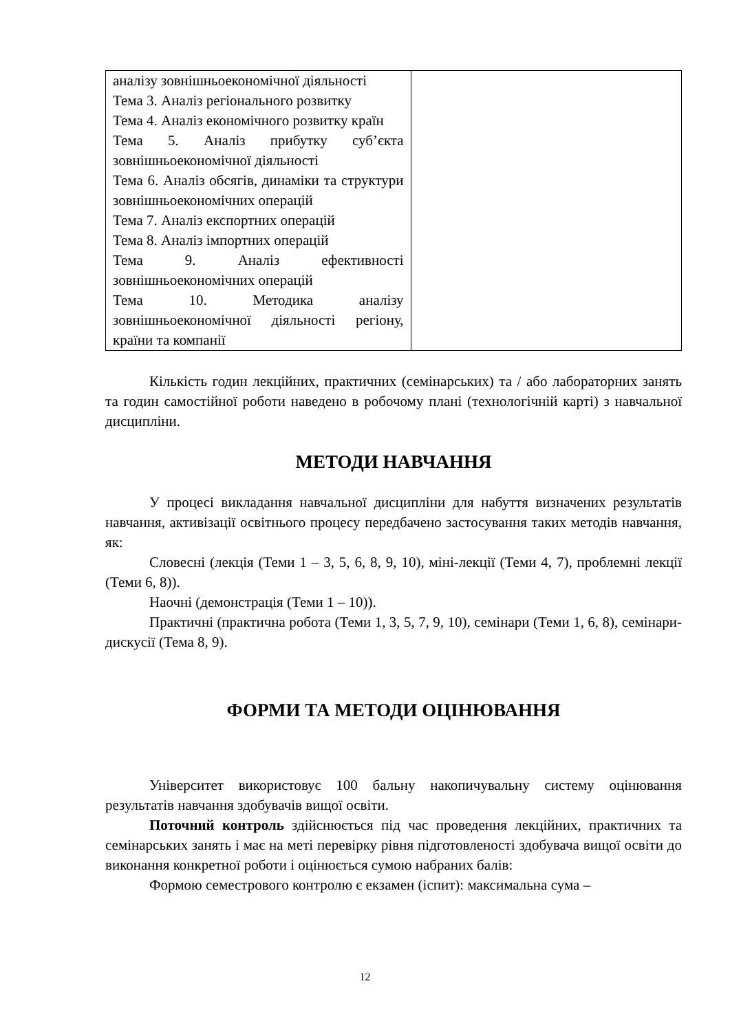| аналізу зовнішньоекономічної діяльності Тема 3. Аналіз регіонального розвитку Тема 4. Аналіз економічного розвитку країн Тема 5. Аналіз прибутку суб’єкта зовнішньоекономічної діяльності Тема 6. Аналіз обсягів, динаміки та структури зовнішньоекономічних операцій Тема 7. Аналіз експортних операцій Тема 8. Аналіз імпортних операцій Тема 9. Аналіз ефективності зовнішньоекономічних операцій Тема 10. Методика аналізу зовнішньоекономічної діяльності регіону, країни та компанії | |
Кількість годин лекційних, практичних (семінарських) та / або лабораторних занять та годин самостійної роботи наведено в робочому плані (технологічній карті) з навчальної дисципліни.
МЕТОДИ НАВЧАННЯ
У процесі викладання навчальної дисципліни для набуття визначених результатів навчання, активізації освітнього процесу передбачено застосування таких методів навчання, як:
Словесні (лекція (Теми 1 – 3, 5, 6, 8, 9, 10), міні-лекції (Теми 4, 7), проблемні лекції (Теми 6, 8)).
Наочні (демонстрація (Теми 1 – 10)).
Практичні (практична робота (Теми 1, 3, 5, 7, 9, 10), семінари (Теми 1, 6, 8), семінари-дискусії (Тема 8, 9).
ФОРМИ ТА МЕТОДИ ОЦІНЮВАННЯ
Університет використовує 100 бальну накопичувальну систему оцінювання результатів навчання здобувачів вищої освіти.
Поточний контроль здійснюється під час проведення лекційних, практичних та семінарських занять і має на меті перевірку рівня підготовленості здобувача вищої освіти до виконання конкретної роботи і оцінюється сумою набраних балів:
Формою семестрового контролю є екзамен (іспит): максимальна сума –
12